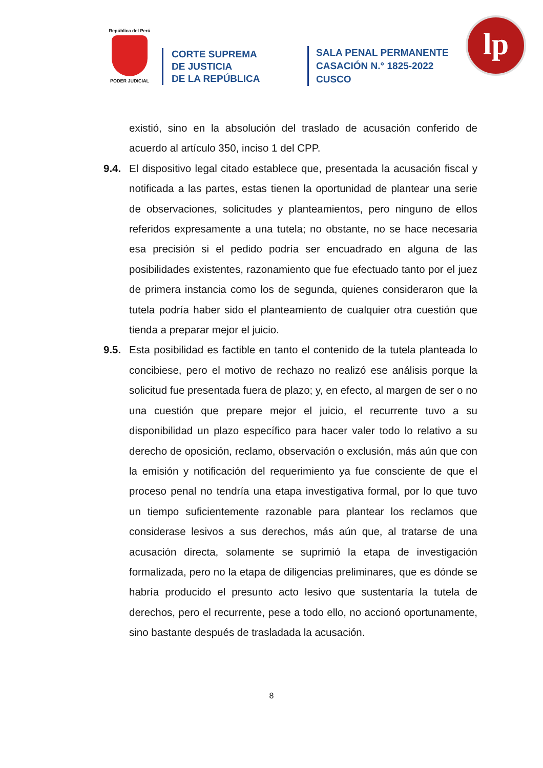República del Perú
PODER JUDICIAL
CORTE SUPREMA
DE JUSTICIA
DE LA REPÚBLICA
SALA PENAL PERMANENTE
CASACIÓN N.° 1825-2022
CUSCO
lp
existió, sino en la absolución del traslado de acusación conferido de acuerdo al artículo 350, inciso 1 del CPP.
9.4. El dispositivo legal citado establece que, presentada la acusación fiscal y notificada a las partes, estas tienen la oportunidad de plantear una serie de observaciones, solicitudes y planteamientos, pero ninguno de ellos referidos expresamente a una tutela; no obstante, no se hace necesaria esa precisión si el pedido podría ser encuadrado en alguna de las posibilidades existentes, razonamiento que fue efectuado tanto por el juez de primera instancia como los de segunda, quienes consideraron que la tutela podría haber sido el planteamiento de cualquier otra cuestión que tienda a preparar mejor el juicio.
9.5. Esta posibilidad es factible en tanto el contenido de la tutela planteada lo concibiese, pero el motivo de rechazo no realizó ese análisis porque la solicitud fue presentada fuera de plazo; y, en efecto, al margen de ser o no una cuestión que prepare mejor el juicio, el recurrente tuvo a su disponibilidad un plazo específico para hacer valer todo lo relativo a su derecho de oposición, reclamo, observación o exclusión, más aún que con la emisión y notificación del requerimiento ya fue consciente de que el proceso penal no tendría una etapa investigativa formal, por lo que tuvo un tiempo suficientemente razonable para plantear los reclamos que considerase lesivos a sus derechos, más aún que, al tratarse de una acusación directa, solamente se suprimió la etapa de investigación formalizada, pero no la etapa de diligencias preliminares, que es dónde se habría producido el presunto acto lesivo que sustentaría la tutela de derechos, pero el recurrente, pese a todo ello, no accionó oportunamente, sino bastante después de trasladada la acusación.
8